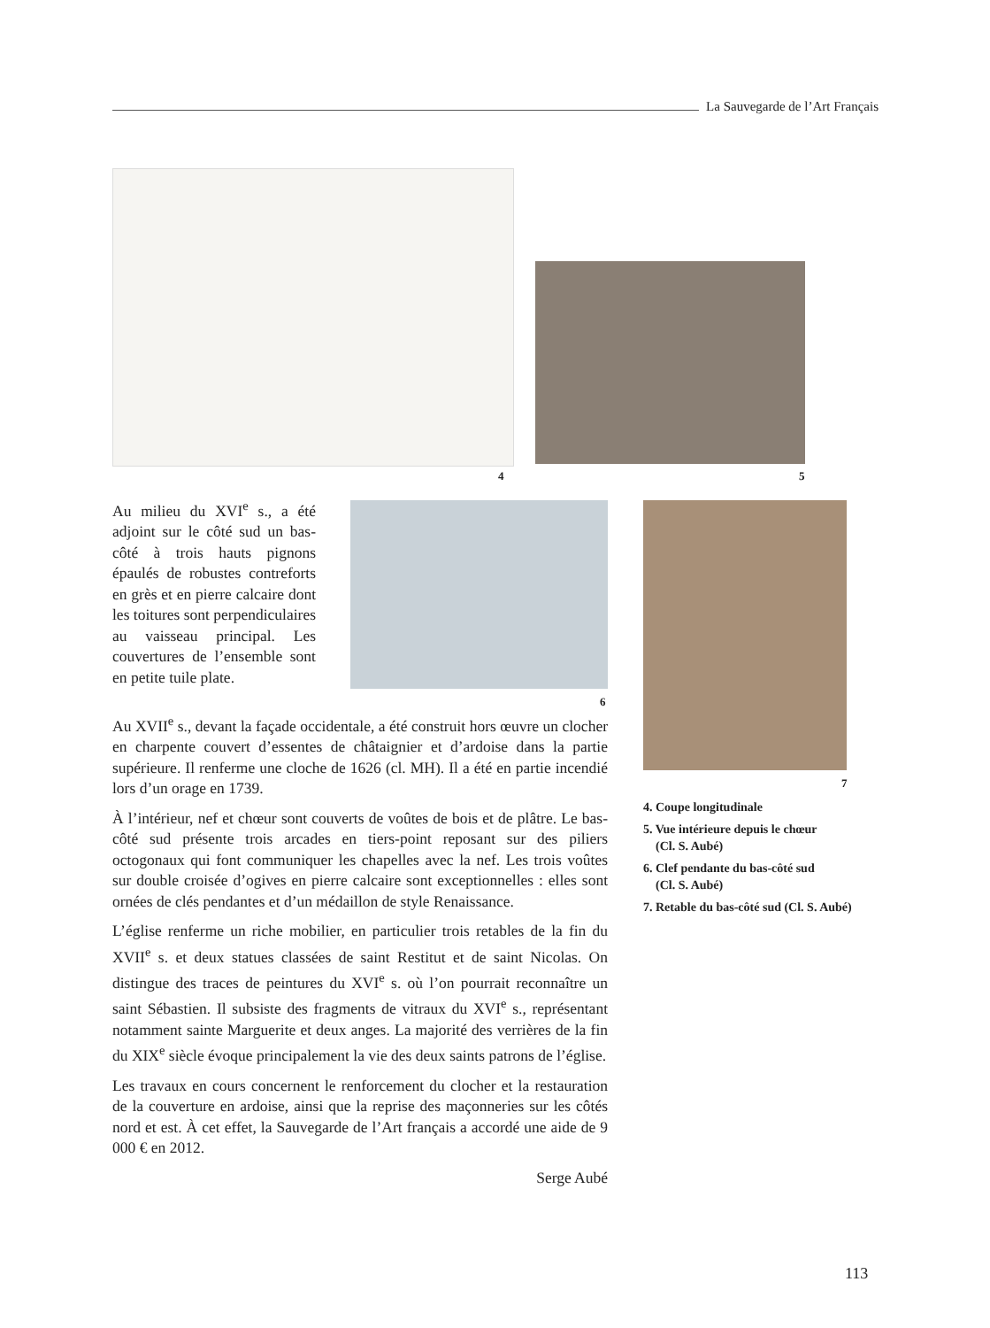La Sauvegarde de l’Art Français
4 5
6
7
Au milieu du XVI<sup>e</sup> s., a été adjoint sur le côté sud un bas-côté à trois hauts pignons épaulés de robustes contreforts en grès et en pierre calcaire dont les toitures sont perpendiculaires au vaisseau principal. Les couvertures de l’ensemble sont en petite tuile plate.
Au XVII<sup>e</sup> s., devant la façade occidentale, a été construit hors œuvre un clocher en charpente couvert d’essentes de châtaignier et d’ardoise dans la partie supérieure. Il renferme une cloche de 1626 (cl. MH). Il a été en partie incendié lors d’un orage en 1739.
À l’intérieur, nef et chœur sont couverts de voûtes de bois et de plâtre. Le bas-côté sud présente trois arcades en tiers-point reposant sur des piliers octogonaux qui font communiquer les chapelles avec la nef. Les trois voûtes sur double croisée d’ogives en pierre calcaire sont exceptionnelles : elles sont ornées de clés pendantes et d’un médaillon de style Renaissance.
L’église renferme un riche mobilier, en particulier trois retables de la fin du XVII<sup>e</sup> s. et deux statues classées de saint Restitut et de saint Nicolas. On distingue des traces de peintures du XVI<sup>e</sup> s. où l’on pourrait reconnaître un saint Sébastien. Il subsiste des fragments de vitraux du XVI<sup>e</sup> s., représentant notamment sainte Marguerite et deux anges. La majorité des verrières de la fin du XIX<sup>e</sup> siècle évoque principalement la vie des deux saints patrons de l’église.
Les travaux en cours concernent le renforcement du clocher et la restauration de la couverture en ardoise, ainsi que la reprise des maçonneries sur les côtés nord et est. À cet effet, la Sauvegarde de l’Art français a accordé une aide de 9 000 € en 2012.
Serge Aubé
4. Coupe longitudinale
5. Vue intérieure depuis le chœur
(Cl. S. Aubé)
6. Clef pendante du bas-côté sud
(Cl. S. Aubé)
7. Retable du bas-côté sud (Cl. S. Aubé)
113